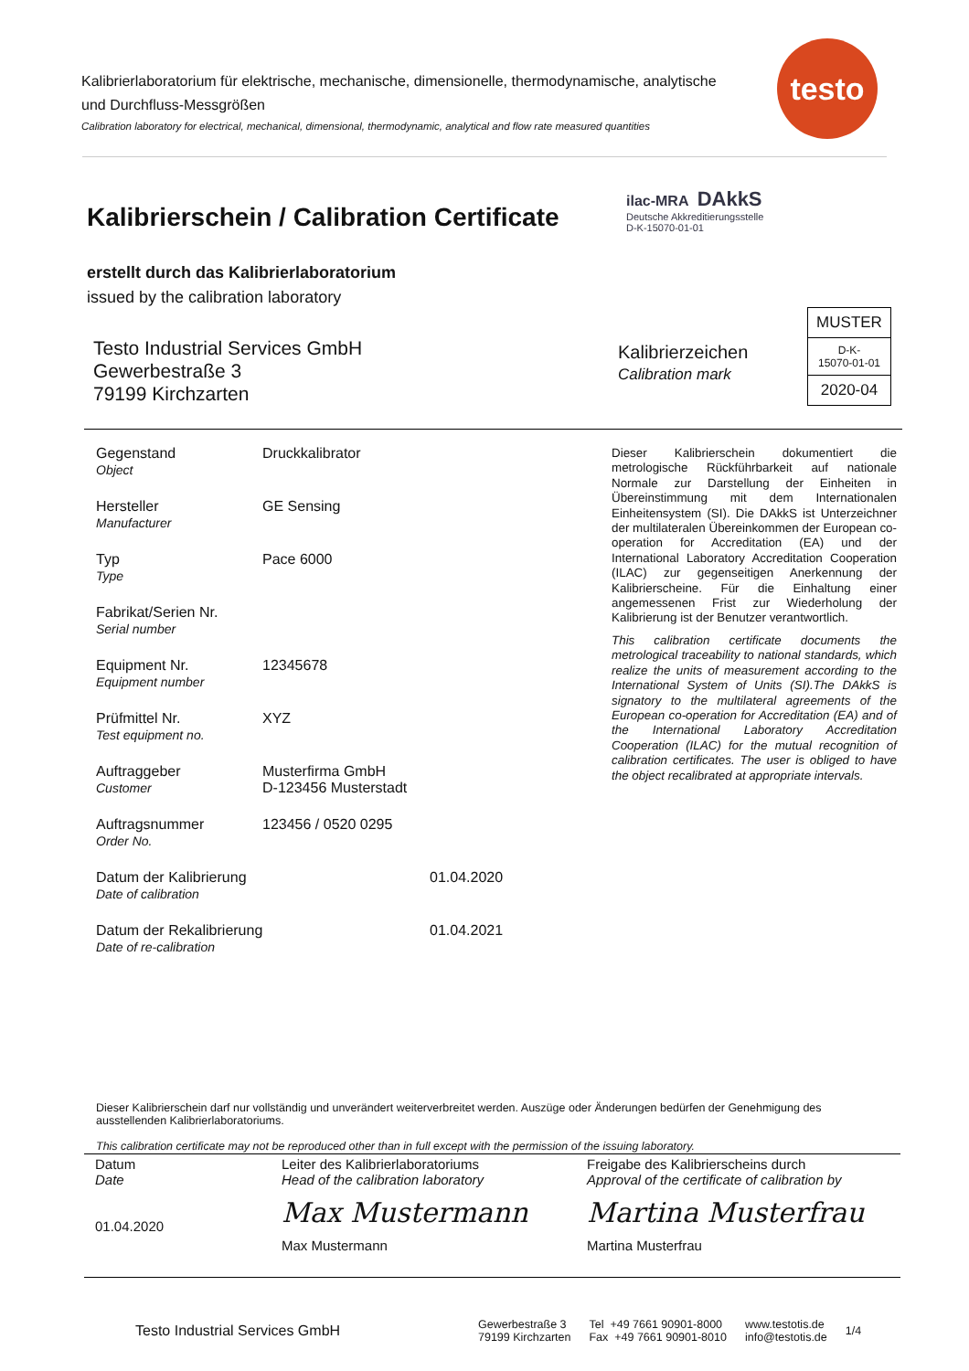Kalibrierlaboratorium für elektrische, mechanische, dimensionelle, thermodynamische, analytische und Durchfluss-Messgrößen
Calibration laboratory for electrical, mechanical, dimensional, thermodynamic, analytical and flow rate measured quantities
testo
Kalibrierschein / Calibration Certificate
ilac-MRA DAkkS
Deutsche Akkreditierungsstelle
D-K-15070-01-01
erstellt durch das Kalibrierlaboratorium
issued by the calibration laboratory
Testo Industrial Services GmbH
Gewerbestraße 3
79199 Kirchzarten
Kalibrierzeichen
Calibration mark
MUSTER
D-K-
15070-01-01
2020-04
| Gegenstand Object | Druckkalibrator | |
| Hersteller Manufacturer | GE Sensing | |
| Typ Type | Pace 6000 | |
| Fabrikat/Serien Nr. Serial number | | |
| Equipment Nr. Equipment number | 12345678 | |
| Prüfmittel Nr. Test equipment no. | XYZ | |
| Auftraggeber Customer | Musterfirma GmbH D-123456 Musterstadt | |
| Auftragsnummer Order No. | 123456 / 0520 0295 | |
| Datum der Kalibrierung Date of calibration | | 01.04.2020 |
| Datum der Rekalibrierung Date of re-calibration | | 01.04.2021 |
Dieser Kalibrierschein dokumentiert die metrologische Rückführbarkeit auf nationale Normale zur Darstellung der Einheiten in Übereinstimmung mit dem Internationalen Einheitensystem (SI). Die DAkkS ist Unterzeichner der multilateralen Übereinkommen der European co-operation for Accreditation (EA) und der International Laboratory Accreditation Cooperation (ILAC) zur gegenseitigen Anerkennung der Kalibrierscheine. Für die Einhaltung einer angemessenen Frist zur Wiederholung der Kalibrierung ist der Benutzer verantwortlich.
This calibration certificate documents the metrological traceability to national standards, which realize the units of measurement according to the International System of Units (SI).The DAkkS is signatory to the multilateral agreements of the European co-operation for Accreditation (EA) and of the International Laboratory Accreditation Cooperation (ILAC) for the mutual recognition of calibration certificates. The user is obliged to have the object recalibrated at appropriate intervals.
Dieser Kalibrierschein darf nur vollständig und unverändert weiterverbreitet werden. Auszüge oder Änderungen bedürfen der Genehmigung des ausstellenden Kalibrierlaboratoriums.
This calibration certificate may not be reproduced other than in full except with the permission of the issuing laboratory.
| Datum Date 01.04.2020 | Leiter des Kalibrierlaboratoriums Head of the calibration laboratory Max Mustermann Max Mustermann | Freigabe des Kalibrierscheins durch Approval of the certificate of calibration by Martina Musterfrau Martina Musterfrau |
Testo Industrial Services GmbH Gewerbestraße 3
79199 Kirchzarten Tel +49 7661 90901-8000
Fax +49 7661 90901-8010 www.testotis.de
info@testotis.de 1/4